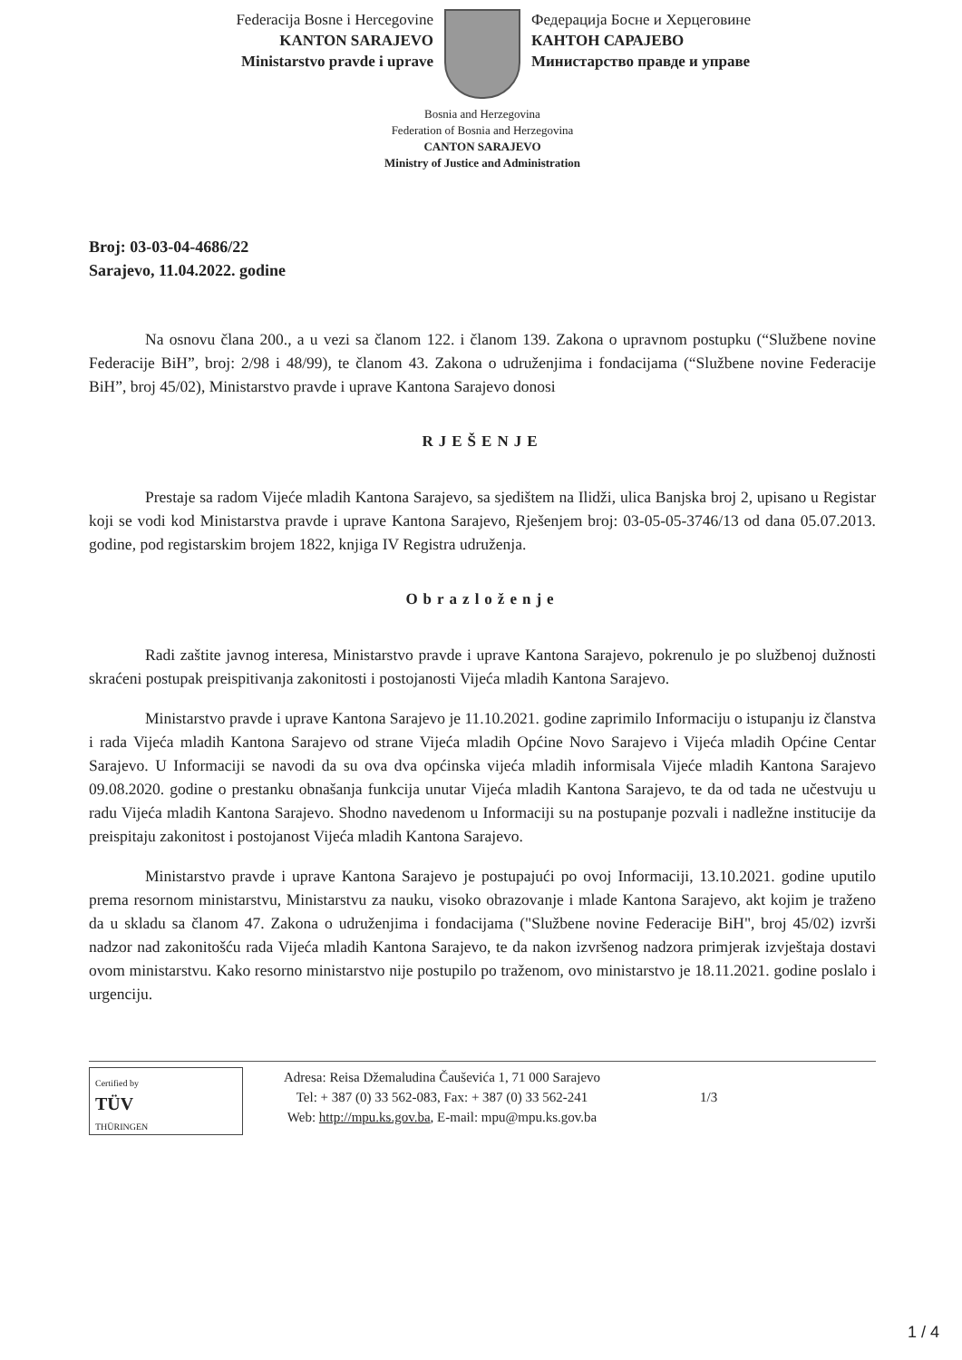Federacija Bosne i Hercegovine
KANTON SARAJEVO
Ministarstvo pravde i uprave
Федерација Босне и Херцеговине
КАНТОН САРАЈЕВО
Министарство правде и управе
Bosnia and Herzegovina
Federation of Bosnia and Herzegovina
CANTON SARAJEVO
Ministry of Justice and Administration
Broj: 03-03-04-4686/22
Sarajevo, 11.04.2022. godine
Na osnovu člana 200., a u vezi sa članom 122. i članom 139. Zakona o upravnom postupku (“Službene novine Federacije BiH”, broj: 2/98 i 48/99), te članom 43. Zakona o udruženjima i fondacijama (“Službene novine Federacije BiH”, broj 45/02), Ministarstvo pravde i uprave Kantona Sarajevo donosi
RJEŠENJE
Prestaje sa radom Vijeće mladih Kantona Sarajevo, sa sjedištem na Ilidži, ulica Banjska broj 2, upisano u Registar koji se vodi kod Ministarstva pravde i uprave Kantona Sarajevo, Rješenjem broj: 03-05-05-3746/13 od dana 05.07.2013. godine, pod registarskim brojem 1822, knjiga IV Registra udruženja.
Obrazloženje
Radi zaštite javnog interesa, Ministarstvo pravde i uprave Kantona Sarajevo, pokrenulo je po službenoj dužnosti skraćeni postupak preispitivanja zakonitosti i postojanosti Vijeća mladih Kantona Sarajevo.
Ministarstvo pravde i uprave Kantona Sarajevo je 11.10.2021. godine zaprimilo Informaciju o istupanju iz članstva i rada Vijeća mladih Kantona Sarajevo od strane Vijeća mladih Općine Novo Sarajevo i Vijeća mladih Općine Centar Sarajevo. U Informaciji se navodi da su ova dva općinska vijeća mladih informisala Vijeće mladih Kantona Sarajevo 09.08.2020. godine o prestanku obnašanja funkcija unutar Vijeća mladih Kantona Sarajevo, te da od tada ne učestvuju u radu Vijeća mladih Kantona Sarajevo. Shodno navedenom u Informaciji su na postupanje pozvali i nadležne institucije da preispitaju zakonitost i postojanost Vijeća mladih Kantona Sarajevo.
Ministarstvo pravde i uprave Kantona Sarajevo je postupajući po ovoj Informaciji, 13.10.2021. godine uputilo prema resornom ministarstvu, Ministarstvu za nauku, visoko obrazovanje i mlade Kantona Sarajevo, akt kojim je traženo da u skladu sa članom 47. Zakona o udruženjima i fondacijama ("Službene novine Federacije BiH", broj 45/02) izvrši nadzor nad zakonitošću rada Vijeća mladih Kantona Sarajevo, te da nakon izvršenog nadzora primjerak izvještaja dostavi ovom ministarstvu. Kako resorno ministarstvo nije postupilo po traženom, ovo ministarstvo je 18.11.2021. godine poslalo i urgenciju.
Certified by
TÜV
THÜRINGEN
Adresa: Reisa Džemaludina Čauševića 1, 71 000 Sarajevo
Tel: + 387 (0) 33 562-083, Fax: + 387 (0) 33 562-241
Web: http://mpu.ks.gov.ba, E-mail: mpu@mpu.ks.gov.ba
1/3
1 / 4